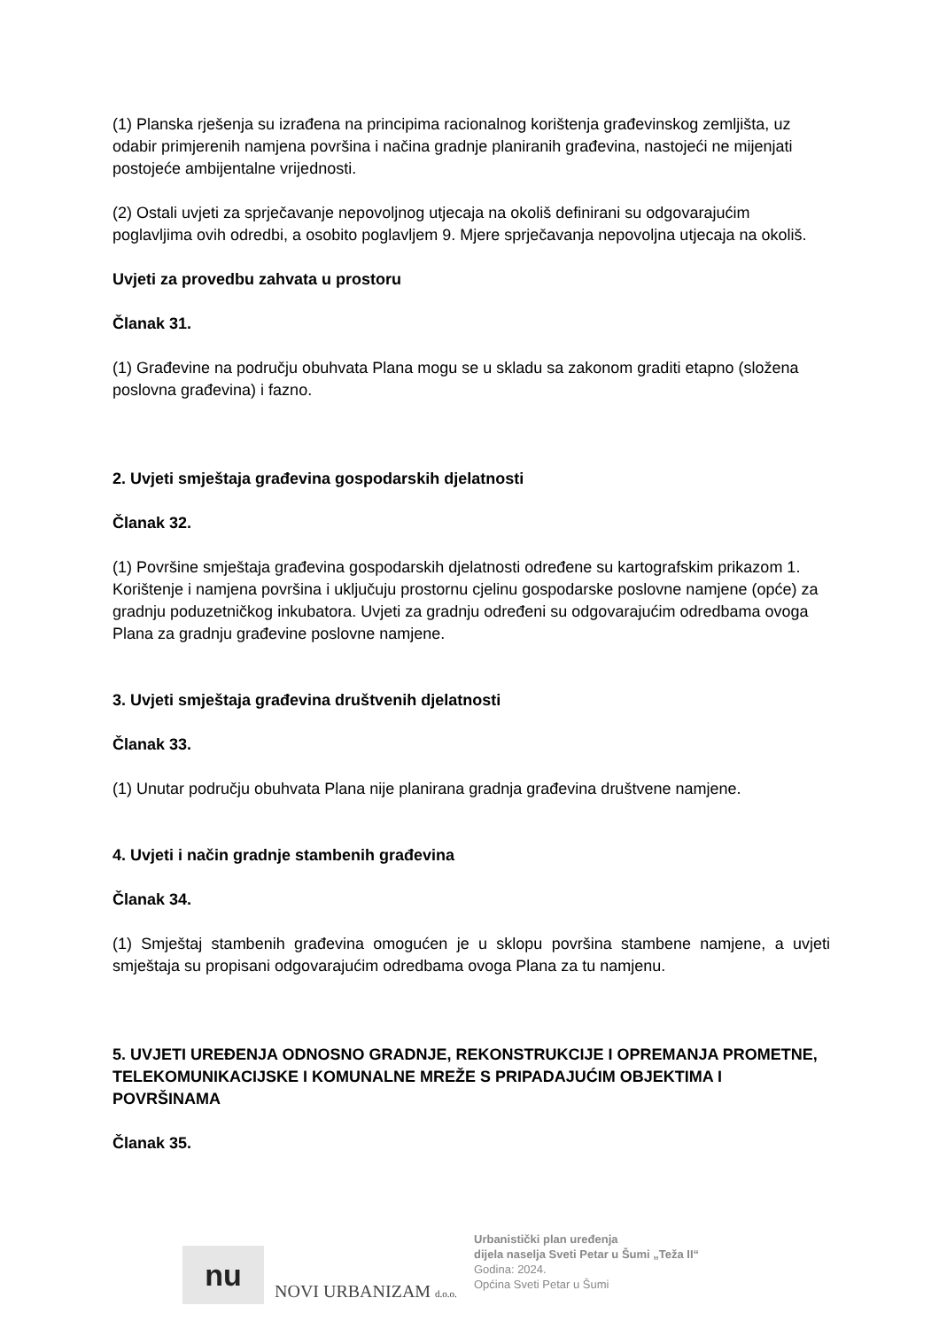(1) Planska rješenja su izrađena na principima racionalnog korištenja građevinskog zemljišta, uz odabir primjerenih namjena površina i načina gradnje planiranih građevina, nastojeći ne mijenjati postojeće ambijentalne vrijednosti.
(2) Ostali uvjeti za sprječavanje nepovoljnog utjecaja na okoliš definirani su odgovarajućim poglavljima ovih odredbi, a osobito poglavljem 9. Mjere sprječavanja nepovoljna utjecaja na okoliš.
Uvjeti za provedbu zahvata u prostoru
Članak 31.
(1) Građevine na području obuhvata Plana mogu se u skladu sa zakonom graditi etapno (složena poslovna građevina) i fazno.
2. Uvjeti smještaja građevina gospodarskih djelatnosti
Članak 32.
(1) Površine smještaja građevina gospodarskih djelatnosti određene su kartografskim prikazom 1. Korištenje i namjena površina i uključuju prostornu cjelinu gospodarske poslovne namjene (opće) za gradnju poduzetničkog inkubatora. Uvjeti za gradnju određeni su odgovarajućim odredbama ovoga Plana za gradnju građevine poslovne namjene.
3. Uvjeti smještaja građevina društvenih djelatnosti
Članak 33.
(1) Unutar području obuhvata Plana nije planirana gradnja građevina društvene namjene.
4. Uvjeti i način gradnje stambenih građevina
Članak 34.
(1) Smještaj stambenih građevina omogućen je u sklopu površina stambene namjene, a uvjeti smještaja su propisani odgovarajućim odredbama ovoga Plana za tu namjenu.
5. UVJETI UREĐENJA ODNOSNO GRADNJE, REKONSTRUKCIJE I OPREMANJA PROMETNE, TELEKOMUNIKACIJSKE I KOMUNALNE MREŽE S PRIPADAJUĆIM OBJEKTIMA I POVRŠINAMA
Članak 35.
nu
NOVI URBANIZAM d.o.o.
Urbanistički plan uređenja
dijela naselja Sveti Petar u Šumi „Teža II“
Godina: 2024.
Općina Sveti Petar u Šumi